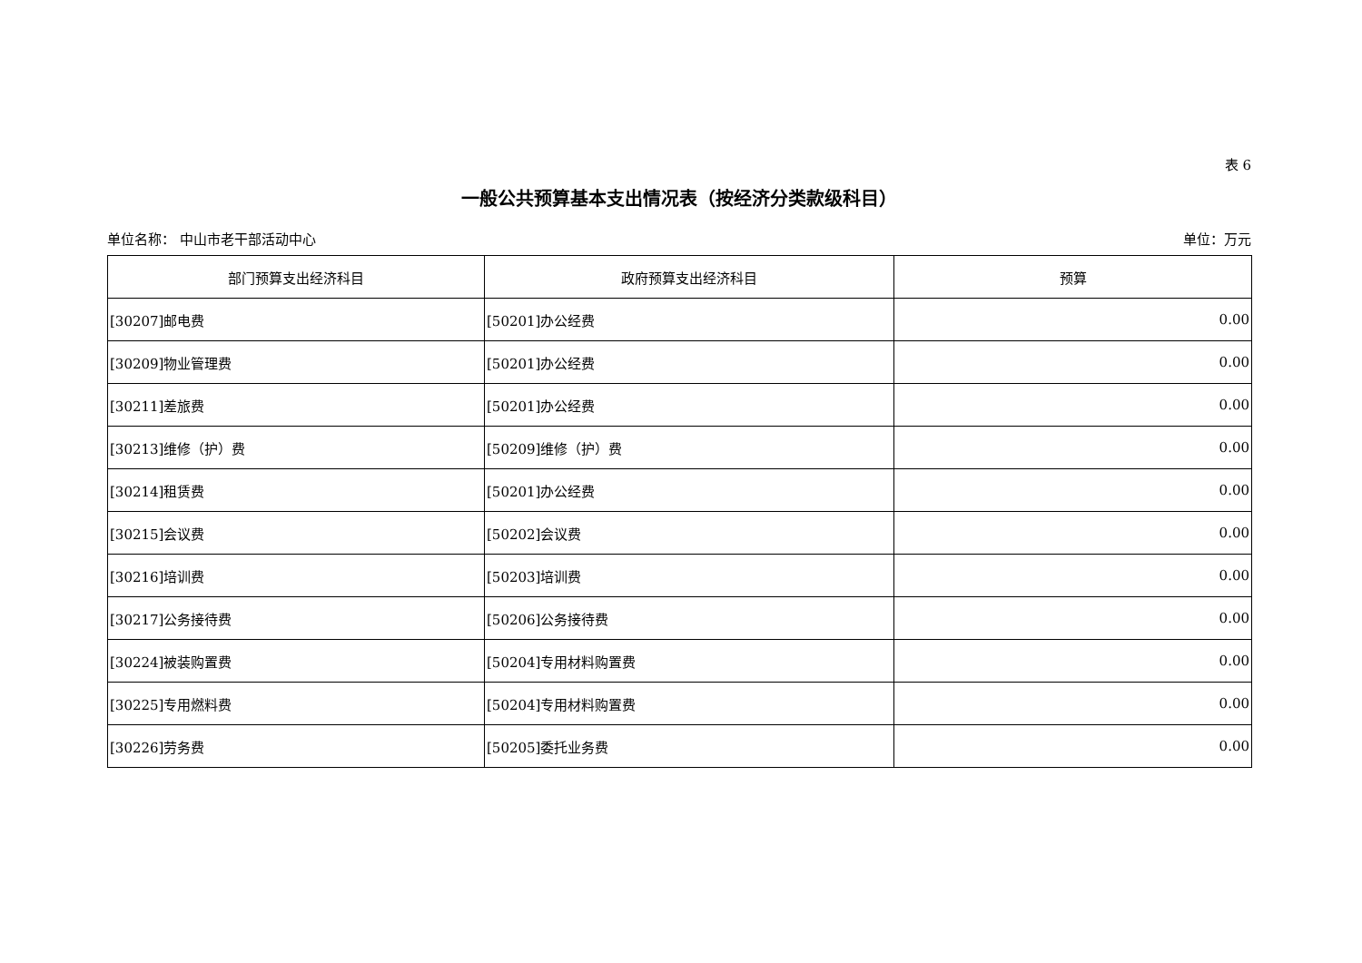表 6
一般公共预算基本支出情况表（按经济分类款级科目）
单位名称： 中山市老干部活动中心 单位：万元
| 部门预算支出经济科目 | 政府预算支出经济科目 | 预算 |
| --- | --- | --- |
| [30207]邮电费 | [50201]办公经费 | 0.00 |
| [30209]物业管理费 | [50201]办公经费 | 0.00 |
| [30211]差旅费 | [50201]办公经费 | 0.00 |
| [30213]维修（护）费 | [50209]维修（护）费 | 0.00 |
| [30214]租赁费 | [50201]办公经费 | 0.00 |
| [30215]会议费 | [50202]会议费 | 0.00 |
| [30216]培训费 | [50203]培训费 | 0.00 |
| [30217]公务接待费 | [50206]公务接待费 | 0.00 |
| [30224]被装购置费 | [50204]专用材料购置费 | 0.00 |
| [30225]专用燃料费 | [50204]专用材料购置费 | 0.00 |
| [30226]劳务费 | [50205]委托业务费 | 0.00 |